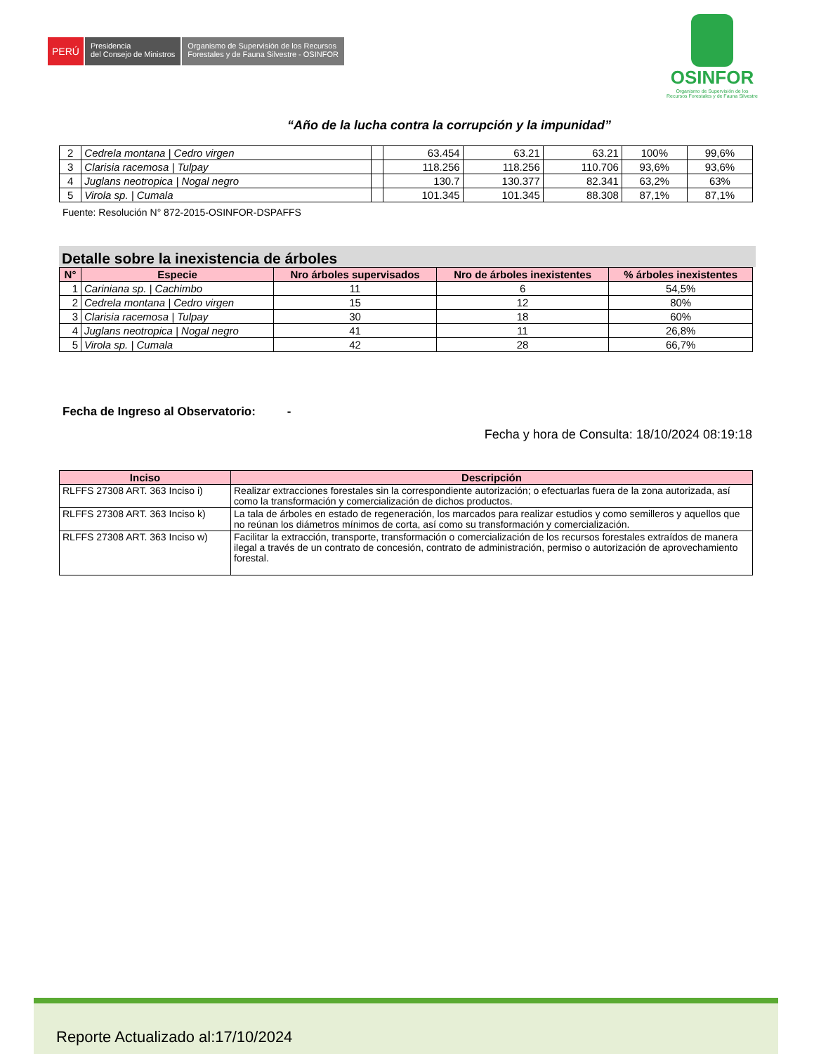PERÚ
Presidencia
del Consejo de Ministros
Organismo de Supervisión de los Recursos
Forestales y de Fauna Silvestre - OSINFOR
OSINFOR
Organismo de Supervisión de los
Recursos Forestales y de Fauna Silvestre
“Año de la lucha contra la corrupción y la impunidad”
| 2 | Cedrela montana / Cedro virgen | | 63.454 | 63.21 | 63.21 | 100% | 99,6% |
| 3 | Clarisia racemosa / Tulpay | | 118.256 | 118.256 | 110.706 | 93,6% | 93,6% |
| 4 | Juglans neotropica / Nogal negro | | 130.7 | 130.377 | 82.341 | 63,2% | 63% |
| 5 | Virola sp. / Cumala | | 101.345 | 101.345 | 88.308 | 87,1% | 87,1% |
Fuente: Resolución N° 872-2015-OSINFOR-DSPAFFS
Detalle sobre la inexistencia de árboles
| N° | Especie | Nro árboles supervisados | Nro de árboles inexistentes | % árboles inexistentes |
| --- | --- | --- | --- | --- |
| 1 | Cariniana sp. / Cachimbo | 11 | 6 | 54,5% |
| 2 | Cedrela montana / Cedro virgen | 15 | 12 | 80% |
| 3 | Clarisia racemosa / Tulpay | 30 | 18 | 60% |
| 4 | Juglans neotropica / Nogal negro | 41 | 11 | 26,8% |
| 5 | Virola sp. / Cumala | 42 | 28 | 66,7% |
Fecha de Ingreso al Observatorio: -
Fecha y hora de Consulta: 18/10/2024 08:19:18
| Inciso | Descripción |
| --- | --- |
| RLFFS 27308 ART. 363 Inciso i) | Realizar extracciones forestales sin la correspondiente autorización; o efectuarlas fuera de la zona autorizada, así como la transformación y comercialización de dichos productos. |
| RLFFS 27308 ART. 363 Inciso k) | La tala de árboles en estado de regeneración, los marcados para realizar estudios y como semilleros y aquellos que no reúnan los diámetros mínimos de corta, así como su transformación y comercialización. |
| RLFFS 27308 ART. 363 Inciso w) | Facilitar la extracción, transporte, transformación o comercialización de los recursos forestales extraídos de manera ilegal a través de un contrato de concesión, contrato de administración, permiso o autorización de aprovechamiento forestal. |
Reporte Actualizado al:17/10/2024